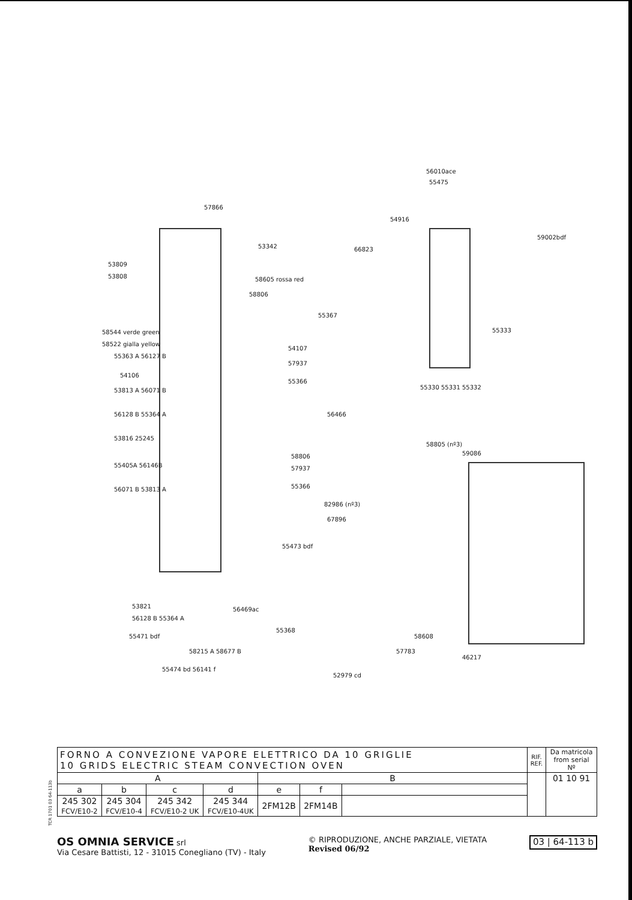57866
53342
53809
53808 58605 rossa red
58806
55367
58544 verde green
58522 gialla yellow
54107
55363 A 56127 B
57937
54106
55366
53813 A 56071 B
56128 B 55364 A 56466
53816 25245
58806
55405A 56146B 57937
56071 B 53813 A 55366
82986 (nº3)
67896
55473 bdf
56469ac
55368
53821
56128 B 55364 A
55471 bdf
58215 A 58677 B
55474 bd 56141 f
52979 cd
57783
58608
46217
58805 (nº3)
59086
56010ace
55475
54916
66823
59002bdf
55333
55330 55331 55332
TCR 1701 03 64-113b
| FORNO A CONVEZIONE VAPORE ELETTRICO DA 10 GRIGLIE 10 GRIDS ELECTRIC STEAM CONVECTION OVEN | | | | | | | RIF. REF. | Da matricola from serial Nº |
| A | | | | B | | | | 01 10 91 |
| a | b | c | d | e | f | | | |
| 245 302 FCV/E10-2 | 245 304 FCV/E10-4 | 245 342 FCV/E10-2 UK | 245 344 FCV/E10-4UK | 2FM12B | 2FM14B | | | |
OS OMNIA SERVICE srl
Via Cesare Battisti, 12 - 31015 Conegliano (TV) - Italy
© RIPRODUZIONE, ANCHE PARZIALE, VIETATA
Revised 06/92
03 | 64-113 b